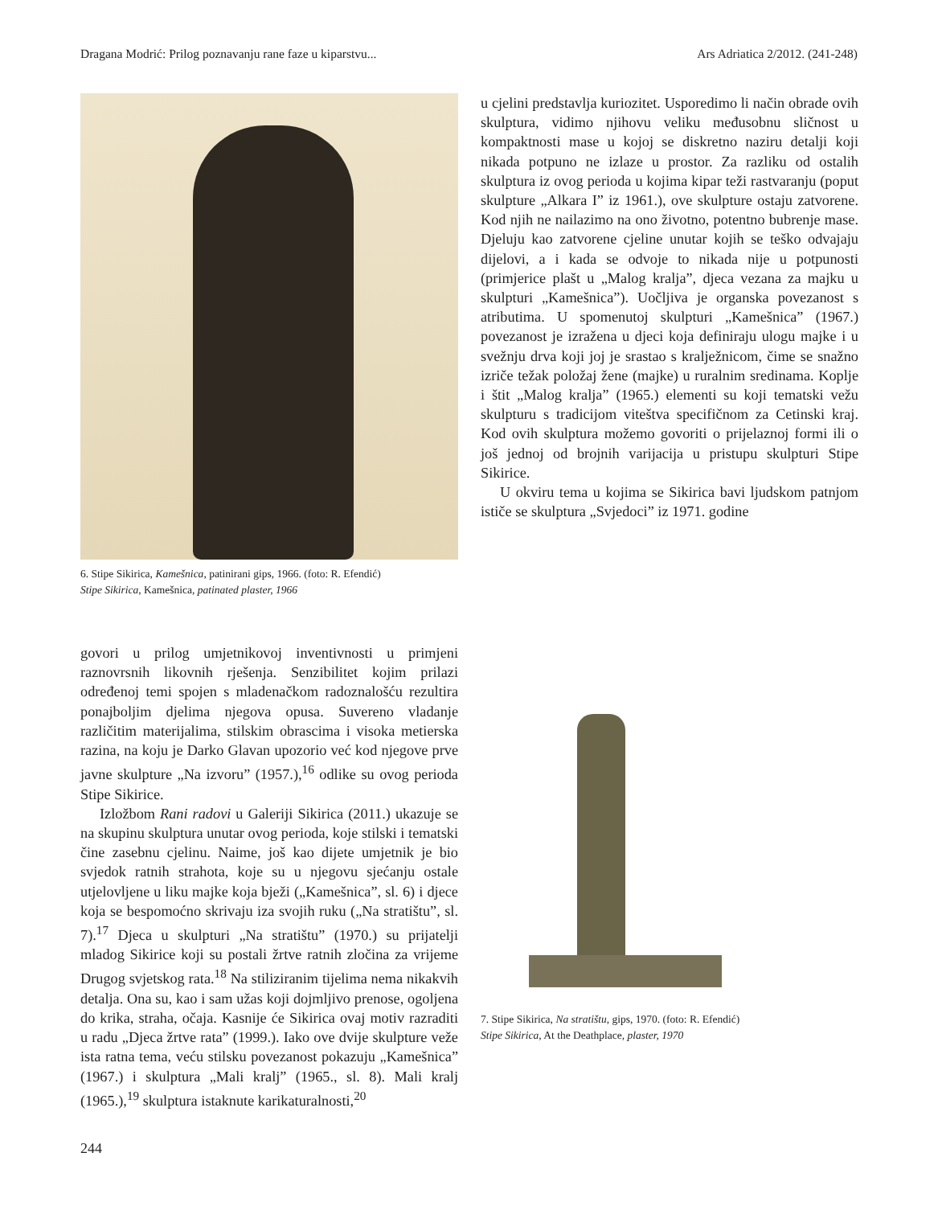Dragana Modrić: Prilog poznavanju rane faze u kiparstvu... Ars Adriatica 2/2012. (241-248)
6. Stipe Sikirica, Kamešnica, patinirani gips, 1966. (foto: R. Efendić)
Stipe Sikirica, Kamešnica, patinated plaster, 1966
govori u prilog umjetnikovoj inventivnosti u primjeni raznovrsnih likovnih rješenja. Senzibilitet kojim prilazi određenoj temi spojen s mladenačkom radoznalošću rezultira ponajboljim djelima njegova opusa. Suvereno vladanje različitim materijalima, stilskim obrascima i visoka metierska razina, na koju je Darko Glavan upozorio već kod njegove prve javne skulpture „Na izvoru” (1957.),<sup>16</sup> odlike su ovog perioda Stipe Sikirice.
Izložbom Rani radovi u Galeriji Sikirica (2011.) ukazuje se na skupinu skulptura unutar ovog perioda, koje stilski i tematski čine zasebnu cjelinu. Naime, još kao dijete umjetnik je bio svjedok ratnih strahota, koje su u njegovu sjećanju ostale utjelovljene u liku majke koja bježi („Kamešnica”, sl. 6) i djece koja se bespomoćno skrivaju iza svojih ruku („Na stratištu”, sl. 7).<sup>17</sup> Djeca u skulpturi „Na stratištu” (1970.) su prijatelji mladog Sikirice koji su postali žrtve ratnih zločina za vrijeme Drugog svjetskog rata.<sup>18</sup> Na stiliziranim tijelima nema nikakvih detalja. Ona su, kao i sam užas koji dojmljivo prenose, ogoljena do krika, straha, očaja. Kasnije će Sikirica ovaj motiv razraditi u radu „Djeca žrtve rata” (1999.). Iako ove dvije skulpture veže ista ratna tema, veću stilsku povezanost pokazuju „Kamešnica” (1967.) i skulptura „Mali kralj” (1965., sl. 8). Mali kralj (1965.),<sup>19</sup> skulptura istaknute karikaturalnosti,<sup>20</sup>
u cjelini predstavlja kuriozitet. Usporedimo li način obrade ovih skulptura, vidimo njihovu veliku međusobnu sličnost u kompaktnosti mase u kojoj se diskretno naziru detalji koji nikada potpuno ne izlaze u prostor. Za razliku od ostalih skulptura iz ovog perioda u kojima kipar teži rastvaranju (poput skulpture „Alkara I” iz 1961.), ove skulpture ostaju zatvorene. Kod njih ne nailazimo na ono životno, potentno bubrenje mase. Djeluju kao zatvorene cjeline unutar kojih se teško odvajaju dijelovi, a i kada se odvoje to nikada nije u potpunosti (primjerice plašt u „Malog kralja”, djeca vezana za majku u skulpturi „Kamešnica”). Uočljiva je organska povezanost s atributima. U spomenutoj skulpturi „Kamešnica” (1967.) povezanost je izražena u djeci koja definiraju ulogu majke i u svežnju drva koji joj je srastao s kralježnicom, čime se snažno izriče težak položaj žene (majke) u ruralnim sredinama. Koplje i štit „Malog kralja” (1965.) elementi su koji tematski vežu skulpturu s tradicijom viteštva specifičnom za Cetinski kraj. Kod ovih skulptura možemo govoriti o prijelaznoj formi ili o još jednoj od brojnih varijacija u pristupu skulpturi Stipe Sikirice.
U okviru tema u kojima se Sikirica bavi ljudskom patnjom ističe se skulptura „Svjedoci” iz 1971. godine
7. Stipe Sikirica, Na stratištu, gips, 1970. (foto: R. Efendić)
Stipe Sikirica, At the Deathplace, plaster, 1970
244